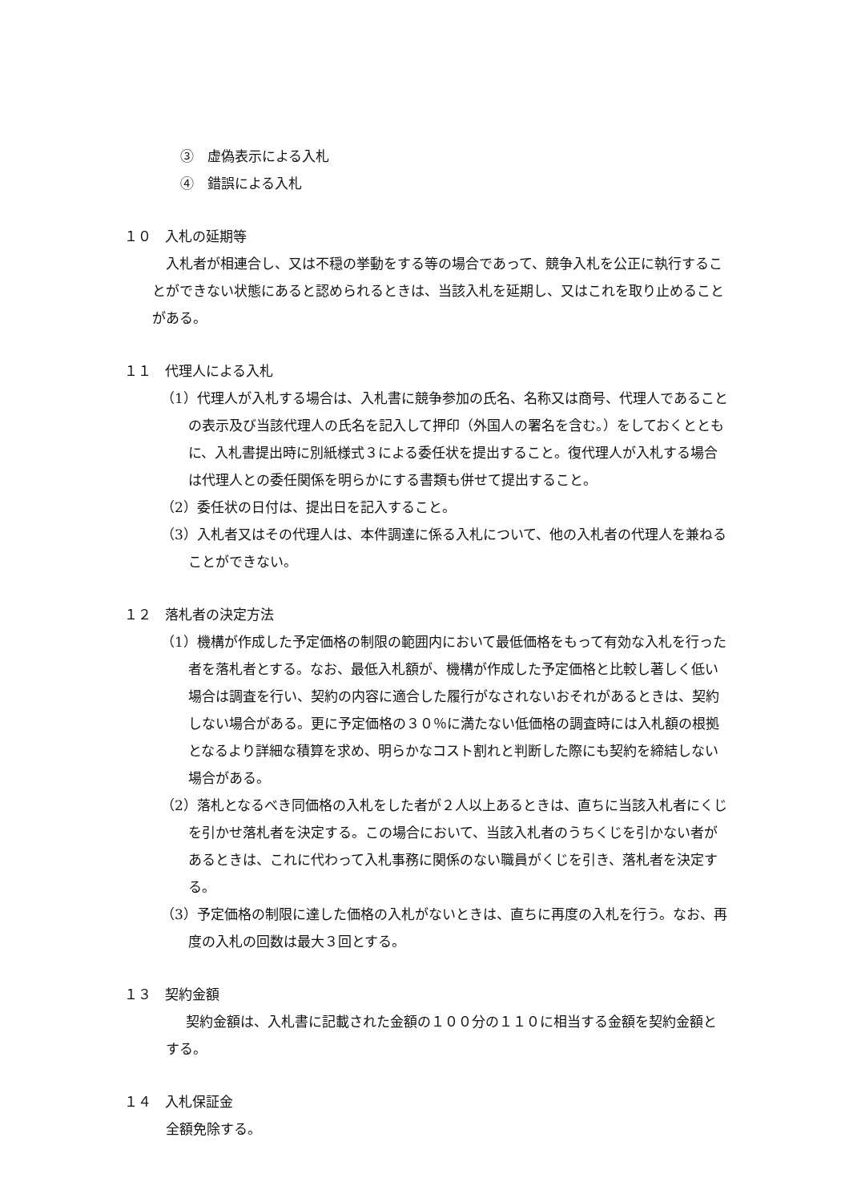③　虚偽表示による入札
④　錯誤による入札
１０　入札の延期等
入札者が相連合し、又は不穏の挙動をする等の場合であって、競争入札を公正に執行することができない状態にあると認められるときは、当該入札を延期し、又はこれを取り止めることがある。
１１　代理人による入札
（1）代理人が入札する場合は、入札書に競争参加の氏名、名称又は商号、代理人であることの表示及び当該代理人の氏名を記入して押印（外国人の署名を含む。）をしておくとともに、入札書提出時に別紙様式３による委任状を提出すること。復代理人が入札する場合は代理人との委任関係を明らかにする書類も併せて提出すること。
（2）委任状の日付は、提出日を記入すること。
（3）入札者又はその代理人は、本件調達に係る入札について、他の入札者の代理人を兼ねることができない。
１２　落札者の決定方法
（1）機構が作成した予定価格の制限の範囲内において最低価格をもって有効な入札を行った者を落札者とする。なお、最低入札額が、機構が作成した予定価格と比較し著しく低い場合は調査を行い、契約の内容に適合した履行がなされないおそれがあるときは、契約しない場合がある。更に予定価格の３０％に満たない低価格の調査時には入札額の根拠となるより詳細な積算を求め、明らかなコスト割れと判断した際にも契約を締結しない場合がある。
（2）落札となるべき同価格の入札をした者が２人以上あるときは、直ちに当該入札者にくじを引かせ落札者を決定する。この場合において、当該入札者のうちくじを引かない者があるときは、これに代わって入札事務に関係のない職員がくじを引き、落札者を決定する。
（3）予定価格の制限に達した価格の入札がないときは、直ちに再度の入札を行う。なお、再度の入札の回数は最大３回とする。
１３　契約金額
契約金額は、入札書に記載された金額の１００分の１１０に相当する金額を契約金額とする。
１４　入札保証金
全額免除する。